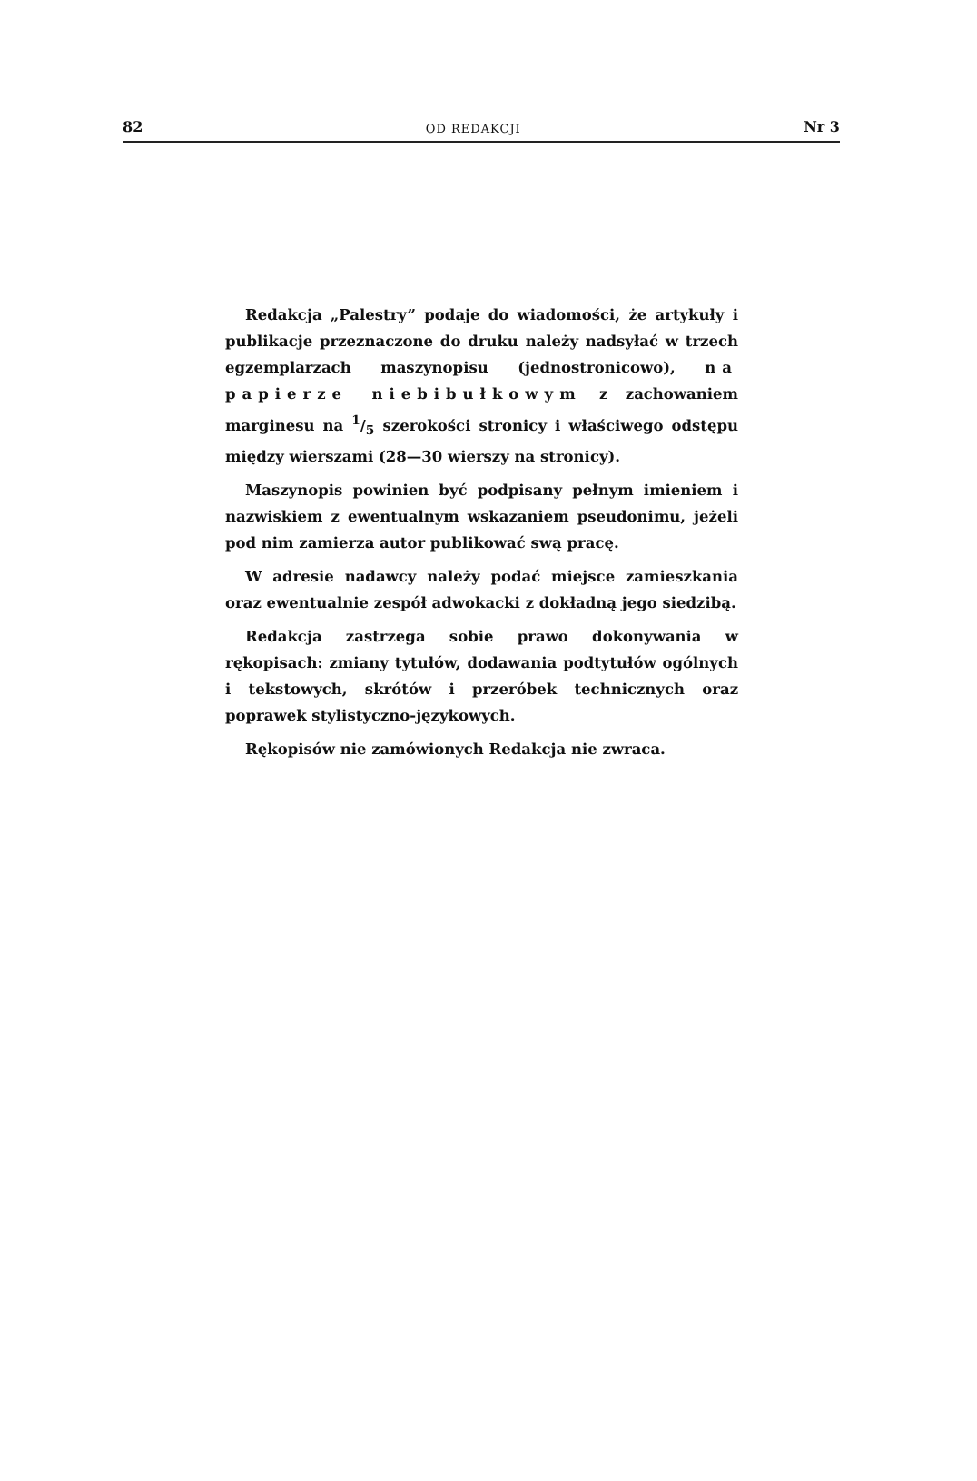82 OD REDAKCJI Nr 3
Redakcja „Palestry” podaje do wiadomości, że artykuły i publikacje przeznaczone do druku należy nadsyłać w trzech egzemplarzach maszynopisu (jednostronicowo), na papierze niebibułkowym z zachowaniem marginesu na 1/5 szerokości stronicy i właściwego odstępu między wierszami (28—30 wierszy na stronicy).
Maszynopis powinien być podpisany pełnym imieniem i nazwiskiem z ewentualnym wskazaniem pseudonimu, jeżeli pod nim zamierza autor publikować swą pracę.
W adresie nadawcy należy podać miejsce zamieszkania oraz ewentualnie zespół adwokacki z dokładną jego siedzibą.
Redakcja zastrzega sobie prawo dokonywania w rękopisach: zmiany tytułów, dodawania podtytułów ogólnych i tekstowych, skrótów i przeróbek technicznych oraz poprawek stylistyczno-językowych.
Rękopisów nie zamówionych Redakcja nie zwraca.